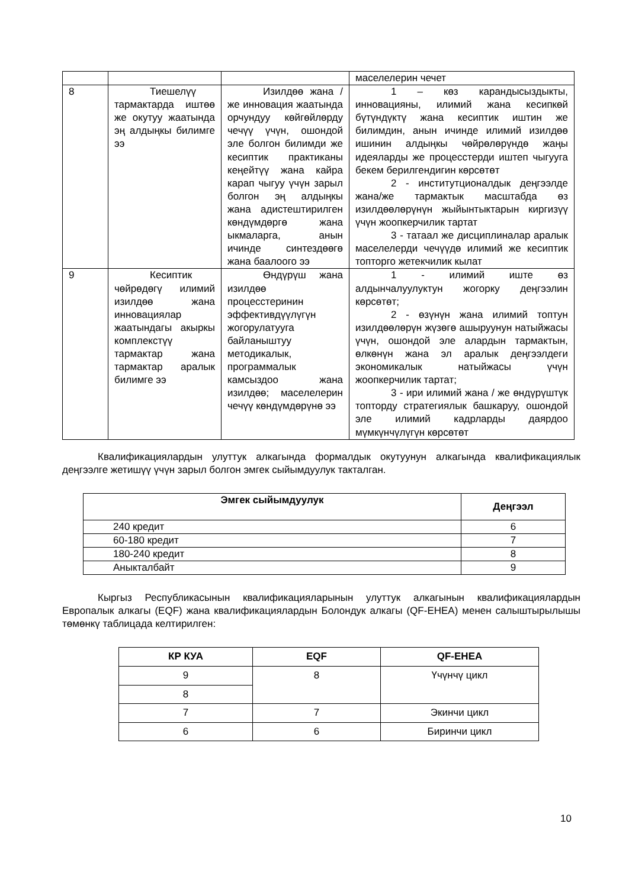| | | | маселелерин чечет |
| 8 | Тиешелүү тармактарда иштөө же окутуу жаатында эң алдыңкы билимге ээ | Изилдөө жана / же инновация жаатында орчундуу көйгөйлөрду чечүү үчүн, ошондой эле болгон билимди же кесиптик практиканы кеңейтүү жана кайра карап чыгуу үчүн зарыл болгон эң алдыңкы жана адистештирилген көндүмдөргө жана ыкмаларга, анын ичинде синтездөөгө жана баалоого ээ | 1 – көз карандысыздыкты, инновацияны, илимий жана кесипкөй бүтүндүктү жана кесиптик иштин же билимдин, анын ичинде илимий изилдөө ишинин алдыңкы чөйрөлөрүндө жаңы идеяларды же процесстерди иштеп чыгууга бекем берилгендигин көрсөтөт 2 - институтционалдык деңгээлде жана/же тармактык масштабда өз изилдөөлөрүнүн жыйынтыктарын киргизүү үчүн жоопкерчилик тартат 3 - татаал же дисциплиналар аралык маселелерди чечүүдө илимий же кесиптик топторго жетекчилик кылат |
| 9 | Кесиптик чөйрөдөгү илимий изилдөө жана инновациялар жаатындагы акыркы комплекстүү тармактар жана тармактар аралык билимге ээ | Өндүрүш жана изилдөө процесстеринин эффективдүүлүгүн жогорулатууга байланыштуу методикалык, программалык камсыздоо жана изилдөө; маселелерин чечүү көндүмдөрүнө ээ | 1 - илимий иште өз алдынчалуулуктун жогорку деңгээлин көрсөтөт; 2 - өзүнүн жана илимий топтун изилдөөлөрүн жүзөгө ашыруунун натыйжасы үчүн, ошондой эле алардын тармактын, өлкөнүн жана эл аралык деңгээлдеги экономикалык натыйжасы үчүн жоопкерчилик тартат; 3 - ири илимий жана / же өндүрүштүк топторду стратегиялык башкаруу, ошондой эле илимий кадрларды даярдоо мүмкүнчүлүгүн көрсөтөт |
Квалификациялардын улуттук алкагында формалдык окутуунун алкагында квалификациялык деңгээлге жетишүү үчүн зарыл болгон эмгек сыйымдуулук такталган.
| Эмгек сыйымдуулук | Деңгээл |
| --- | --- |
| 240 кредит | 6 |
| 60-180 кредит | 7 |
| 180-240 кредит | 8 |
| Аныкталбайт | 9 |
Кыргыз Республикасынын квалификацияларынын улуттук алкагынын квалификациялардын Европалык алкагы (EQF) жана квалификациялардын Болондук алкагы (QF-EHEA) менен салыштырылышы төмөнкү таблицада келтирилген:
| КР КУА | EQF | QF-EHEA |
| --- | --- | --- |
| 9 | 8 | Үчүнчү цикл |
| 8 | | |
| 7 | 7 | Экинчи цикл |
| 6 | 6 | Биринчи цикл |
10